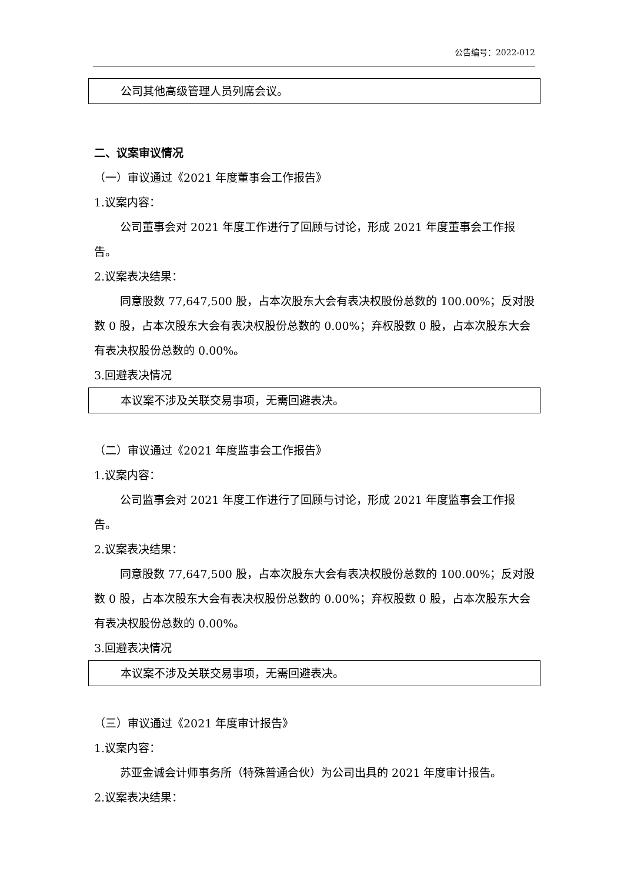公告编号：2022-012
公司其他高级管理人员列席会议。
二、议案审议情况
（一）审议通过《2021 年度董事会工作报告》
1.议案内容：
公司董事会对 2021 年度工作进行了回顾与讨论，形成 2021 年度董事会工作报告。
2.议案表决结果：
同意股数 77,647,500 股，占本次股东大会有表决权股份总数的 100.00%；反对股数 0 股，占本次股东大会有表决权股份总数的 0.00%；弃权股数 0 股，占本次股东大会有表决权股份总数的 0.00%。
3.回避表决情况
本议案不涉及关联交易事项，无需回避表决。
（二）审议通过《2021 年度监事会工作报告》
1.议案内容：
公司监事会对 2021 年度工作进行了回顾与讨论，形成 2021 年度监事会工作报告。
2.议案表决结果：
同意股数 77,647,500 股，占本次股东大会有表决权股份总数的 100.00%；反对股数 0 股，占本次股东大会有表决权股份总数的 0.00%；弃权股数 0 股，占本次股东大会有表决权股份总数的 0.00%。
3.回避表决情况
本议案不涉及关联交易事项，无需回避表决。
（三）审议通过《2021 年度审计报告》
1.议案内容：
苏亚金诚会计师事务所（特殊普通合伙）为公司出具的 2021 年度审计报告。
2.议案表决结果：